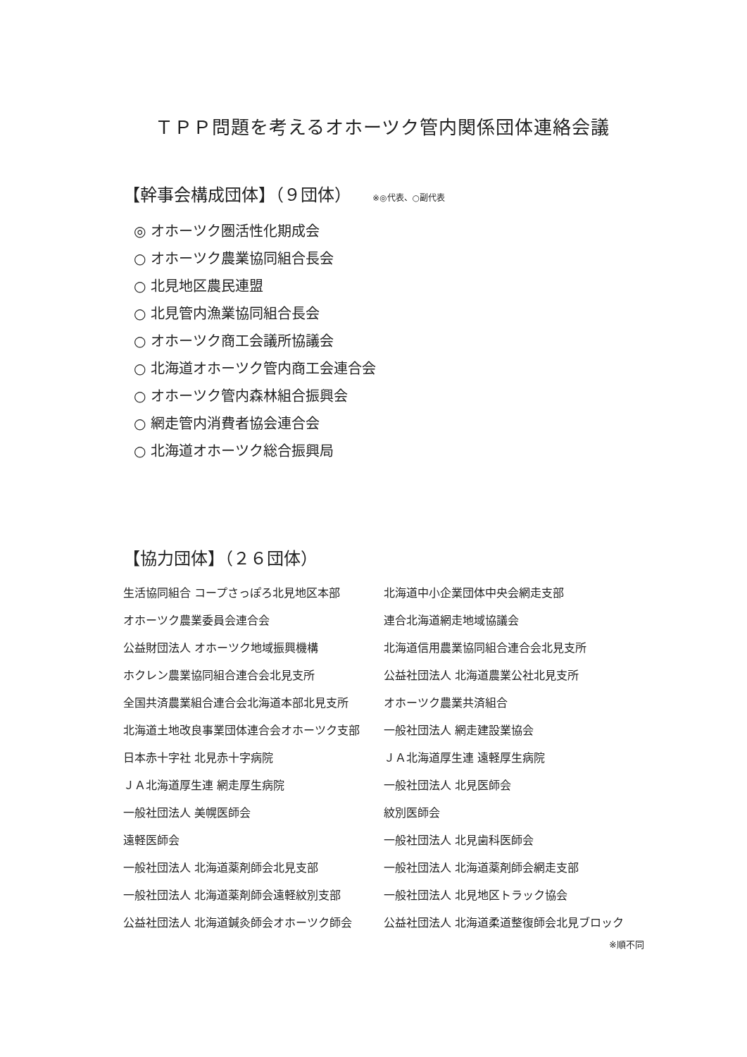ＴＰＰ問題を考えるオホーツク管内関係団体連絡会議
【幹事会構成団体】（９団体） ※◎代表、○副代表
◎ オホーツク圏活性化期成会
○ オホーツク農業協同組合長会
○ 北見地区農民連盟
○ 北見管内漁業協同組合長会
○ オホーツク商工会議所協議会
○ 北海道オホーツク管内商工会連合会
○ オホーツク管内森林組合振興会
○ 網走管内消費者協会連合会
○ 北海道オホーツク総合振興局
【協力団体】（２６団体）
| 生活協同組合 コープさっぽろ北見地区本部 | 北海道中小企業団体中央会網走支部 |
| オホーツク農業委員会連合会 | 連合北海道網走地域協議会 |
| 公益財団法人 オホーツク地域振興機構 | 北海道信用農業協同組合連合会北見支所 |
| ホクレン農業協同組合連合会北見支所 | 公益社団法人 北海道農業公社北見支所 |
| 全国共済農業組合連合会北海道本部北見支所 | オホーツク農業共済組合 |
| 北海道土地改良事業団体連合会オホーツク支部 | 一般社団法人 網走建設業協会 |
| 日本赤十字社 北見赤十字病院 | ＪＡ北海道厚生連 遠軽厚生病院 |
| ＪＡ北海道厚生連 網走厚生病院 | 一般社団法人 北見医師会 |
| 一般社団法人 美幌医師会 | 紋別医師会 |
| 遠軽医師会 | 一般社団法人 北見歯科医師会 |
| 一般社団法人 北海道薬剤師会北見支部 | 一般社団法人 北海道薬剤師会網走支部 |
| 一般社団法人 北海道薬剤師会遠軽紋別支部 | 一般社団法人 北見地区トラック協会 |
| 公益社団法人 北海道鍼灸師会オホーツク師会 | 公益社団法人 北海道柔道整復師会北見ブロック |
※順不同